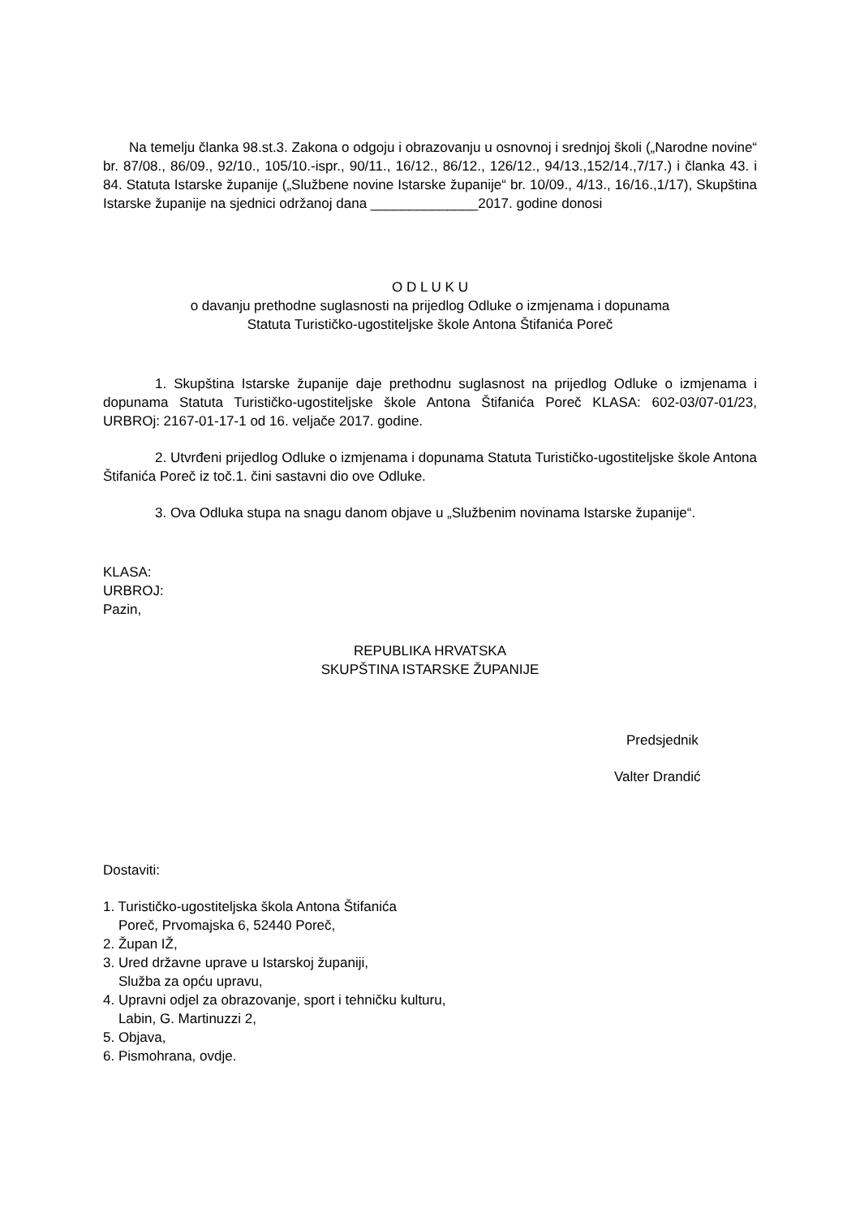Na temelju članka 98.st.3. Zakona o odgoju i obrazovanju u osnovnoj i srednjoj školi („Narodne novine“ br. 87/08., 86/09., 92/10., 105/10.-ispr., 90/11., 16/12., 86/12., 126/12., 94/13.,152/14.,7/17.) i članka 43. i 84. Statuta Istarske županije („Službene novine Istarske županije“ br. 10/09., 4/13., 16/16.,1/17), Skupština Istarske županije na sjednici održanoj dana ______________2017. godine donosi
O D L U K U
o davanju prethodne suglasnosti na prijedlog Odluke o izmjenama i dopunama
Statuta Turističko-ugostiteljske škole Antona Štifanića Poreč
1. Skupština Istarske županije daje prethodnu suglasnost na prijedlog Odluke o izmjenama i dopunama Statuta Turističko-ugostiteljske škole Antona Štifanića Poreč KLASA: 602-03/07-01/23, URBROj: 2167-01-17-1 od 16. veljače 2017. godine.
2. Utvrđeni prijedlog Odluke o izmjenama i dopunama Statuta Turističko-ugostiteljske škole Antona Štifanića Poreč iz toč.1. čini sastavni dio ove Odluke.
3. Ova Odluka stupa na snagu danom objave u „Službenim novinama Istarske županije“.
KLASA:
URBROJ:
Pazin,
REPUBLIKA HRVATSKA
SKUPŠTINA ISTARSKE ŽUPANIJE
Predsjednik
Valter Drandić
Dostaviti:
1. Turističko-ugostiteljska škola Antona Štifanića
Poreč, Prvomajska 6, 52440 Poreč,
2. Župan IŽ,
3. Ured državne uprave u Istarskoj županiji,
Služba za opću upravu,
4. Upravni odjel za obrazovanje, sport i tehničku kulturu,
Labin, G. Martinuzzi 2,
5. Objava,
6. Pismohrana, ovdje.